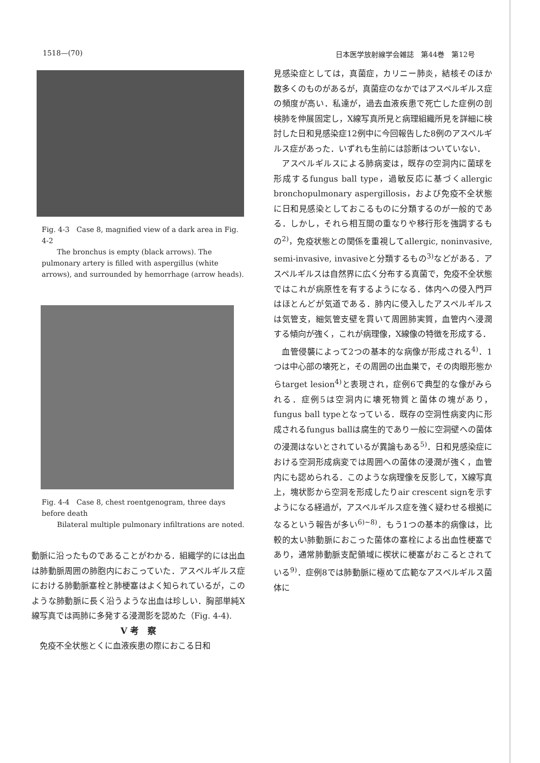1518—(70) 日本医学放射線学会雑誌　第44巻　第12号
Fig. 4-3　Case 8, magnified view of a dark area in Fig. 4-2
The bronchus is empty (black arrows). The pulmonary artery is filled with aspergillus (white arrows), and surrounded by hemorrhage (arrow heads).
Fig. 4-4　Case 8, chest roentgenogram, three days before death
Bilateral multiple pulmonary infiltrations are noted.
動脈に沿ったものであることがわかる．組織学的には出血は肺動脈周囲の肺胞内におこっていた．アスペルギルス症における肺動脈塞栓と肺梗塞はよく知られているが，このような肺動脈に長く沿うような出血は珍しい．胸部単純X線写真では両肺に多発する浸潤影を認めた（Fig. 4-4).
V 考　察
免疫不全状態とくに血液疾患の際におこる日和
見感染症としては，真菌症，カリニー肺炎，結核そのほか数多くのものがあるが，真菌症のなかではアスペルギルス症の頻度が高い．私達が，過去血液疾患で死亡した症例の剖検肺を伸展固定し，X線写真所見と病理組織所見を詳細に検討した日和見感染症12例中に今回報告した8例のアスペルギルス症があった．いずれも生前には診断はついていない．
アスペルギルスによる肺病変は，既存の空洞内に菌球を形成するfungus ball type，過敏反応に基づくallergic bronchopulmonary aspergillosis，および免疫不全状態に日和見感染としておこるものに分類するのが一般的である．しかし，それら相互間の重なりや移行形を強調するもの<sup>2)</sup>，免疫状態との関係を重視してallergic, noninvasive, semi-invasive, invasiveと分類するもの<sup>3)</sup>などがある．アスペルギルスは自然界に広く分布する真菌で，免疫不全状態ではこれが病原性を有するようになる．体内への侵入門戸はほとんどが気道である．肺内に侵入したアスペルギルスは気管支，細気管支壁を貫いて周囲肺実質，血管内へ浸潤する傾向が強く，これが病理像，X線像の特徴を形成する．
血管侵襲によって2つの基本的な病像が形成される<sup>4)</sup>．1つは中心部の壊死と，その周囲の出血巣で，その肉眼形態からtarget lesion<sup>4)</sup>と表現され，症例6で典型的な像がみられる．症例5は空洞内に壊死物質と菌体の塊があり，fungus ball typeとなっている．既存の空洞性病変内に形成されるfungus ballは腐生的であり一般に空洞壁への菌体の浸潤はないとされているが異論もある<sup>5)</sup>．日和見感染症における空洞形成病変では周囲への菌体の浸潤が強く，血管内にも認められる．このような病理像を反影して，X線写真上，塊状影から空洞を形成したりair crescent signを示すようになる経過が，アスペルギルス症を強く疑わせる根拠になるという報告が多い<sup>6)~8)</sup>．もう1つの基本的病像は，比較的太い肺動脈におこった菌体の塞栓による出血性梗塞であり，通常肺動脈支配領域に楔状に梗塞がおこるとされている<sup>9)</sup>．症例8では肺動脈に極めて広範なアスペルギルス菌体に